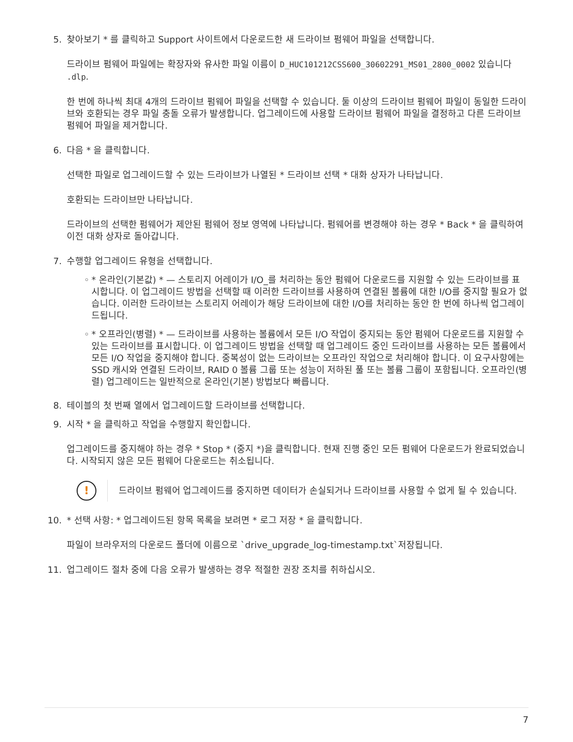5. 찾아보기 * 를 클릭하고 Support 사이트에서 다운로드한 새 드라이브 펌웨어 파일을 선택합니다.
드라이브 펌웨어 파일에는 확장자와 유사한 파일 이름이 D_HUC101212CSS600_30602291_MS01_2800_0002 있습니다 .dlp.
한 번에 하나씩 최대 4개의 드라이브 펌웨어 파일을 선택할 수 있습니다. 둘 이상의 드라이브 펌웨어 파일이 동일한 드라이브와 호환되는 경우 파일 충돌 오류가 발생합니다. 업그레이드에 사용할 드라이브 펌웨어 파일을 결정하고 다른 드라이브 펌웨어 파일을 제거합니다.
6. 다음 * 을 클릭합니다.
선택한 파일로 업그레이드할 수 있는 드라이브가 나열된 * 드라이브 선택 * 대화 상자가 나타납니다.
호환되는 드라이브만 나타납니다.
드라이브의 선택한 펌웨어가 제안된 펌웨어 정보 영역에 나타납니다. 펌웨어를 변경해야 하는 경우 * Back * 을 클릭하여 이전 대화 상자로 돌아갑니다.
7. 수행할 업그레이드 유형을 선택합니다.
◦ * 온라인(기본값) * — 스토리지 어레이가 I/O_를 처리하는 동안 펌웨어 다운로드를 지원할 수 있는 드라이브를 표시합니다. 이 업그레이드 방법을 선택할 때 이러한 드라이브를 사용하여 연결된 볼륨에 대한 I/O를 중지할 필요가 없습니다. 이러한 드라이브는 스토리지 어레이가 해당 드라이브에 대한 I/O를 처리하는 동안 한 번에 하나씩 업그레이드됩니다.
◦ * 오프라인(병렬) * — 드라이브를 사용하는 볼륨에서 모든 I/O 작업이 중지되는 동안 펌웨어 다운로드를 지원할 수 있는 드라이브를 표시합니다. 이 업그레이드 방법을 선택할 때 업그레이드 중인 드라이브를 사용하는 모든 볼륨에서 모든 I/O 작업을 중지해야 합니다. 중복성이 없는 드라이브는 오프라인 작업으로 처리해야 합니다. 이 요구사항에는 SSD 캐시와 연결된 드라이브, RAID 0 볼륨 그룹 또는 성능이 저하된 풀 또는 볼륨 그룹이 포함됩니다. 오프라인(병렬) 업그레이드는 일반적으로 온라인(기본) 방법보다 빠릅니다.
8. 테이블의 첫 번째 열에서 업그레이드할 드라이브를 선택합니다.
9. 시작 * 을 클릭하고 작업을 수행할지 확인합니다.
업그레이드를 중지해야 하는 경우 * Stop * (중지 *)을 클릭합니다. 현재 진행 중인 모든 펌웨어 다운로드가 완료되었습니다. 시작되지 않은 모든 펌웨어 다운로드는 취소됩니다.
!
드라이브 펌웨어 업그레이드를 중지하면 데이터가 손실되거나 드라이브를 사용할 수 없게 될 수 있습니다.
10. * 선택 사항: * 업그레이드된 항목 목록을 보려면 * 로그 저장 * 을 클릭합니다.
파일이 브라우저의 다운로드 폴더에 이름으로 `drive_upgrade_log-timestamp.txt`저장됩니다.
11. 업그레이드 절차 중에 다음 오류가 발생하는 경우 적절한 권장 조치를 취하십시오.
7